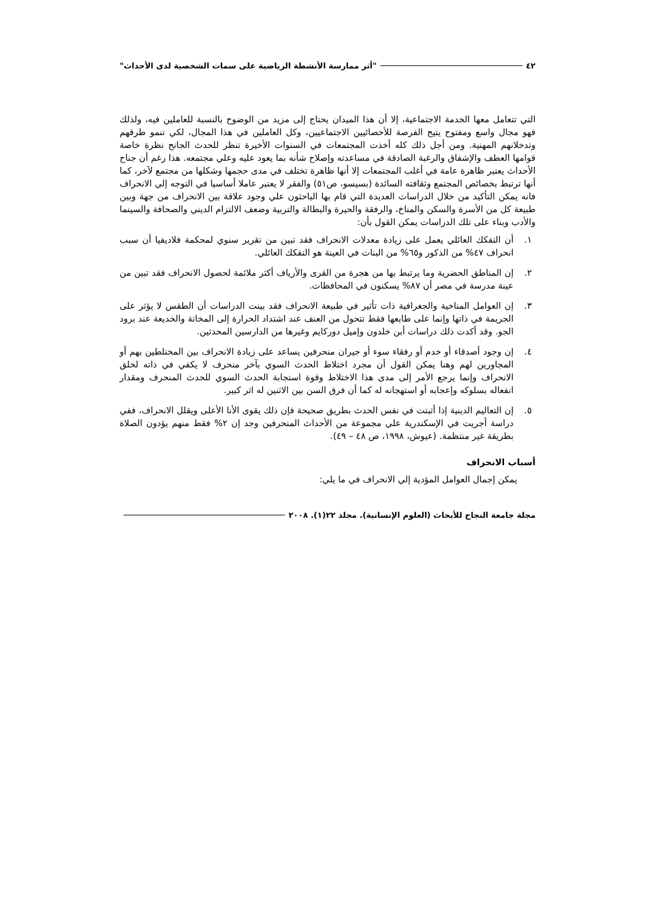٤٢ "أثر ممارسة الأنشطة الرياضية على سمات الشخصية لدى الأحداث"
التي تتعامل معها الخدمة الاجتماعية، إلا أن هذا الميدان يحتاج إلى مزيد من الوضوح بالنسبة للعاملين فيه، ولذلك فهو مجال واسع ومفتوح يتيح الفرصة للأخصائيين الاجتماعيين، وكل العاملين في هذا المجال، لكي تنمو طرقهم وتدخلانهم المهنية. ومن أجل ذلك كله أخذت المجتمعات في السنوات الأخيرة تنظر للحدث الجانح نظرة خاصة قوامها العطف والإشفاق والرغبة الصادقة في مساعدته وإصلاح شأنه بما يعود عليه وعلي مجتمعه. هذا رغم أن جناح الأحداث يعتبر ظاهرة عامة في أغلب المجتمعات إلا أنها ظاهرة تختلف في مدى حجمها وشكلها من مجتمع لآخر، كما أنها ترتبط بخصائص المجتمع وثقافته السائدة (بسيسو، ص٥١) والفقر لا يعتبر عاملا أساسيا في التوجه إلي الانحراف فانه يمكن التأكيد من خلال الدراسات العديدة التي قام بها الباحثون علي وجود علاقة بين الانحراف من جهة وبين طبيعة كل من الأسرة والسكن والمناخ، والرفقة والحيرة والبطالة والتربية وضعف الالتزام الديني والصحافة والسينما والأدب وبناء على تلك الدراسات يمكن القول بأن:
١. أن التفكك العائلي يعمل على زيادة معدلات الانحراف فقد تبين من تقرير سنوي لمحكمة فلاديفيا أن سبب انحراف ٤٧% من الذكور و٦٥% من البنات في العينة هو التفكك العائلي.
٢. إن المناطق الحضرية وما يرتبط بها من هجرة من القرى والأرياف أكثر ملائمة لحصول الانحراف فقد تبين من عينة مدرسة في مصر أن ٨٧% يسكنون في المحافظات.
٣. إن العوامل المناخية والجغرافية ذات تأثير في طبيعة الانحراف فقد بينت الدراسات أن الطقس لا يؤثر على الجريمة في ذاتها وإنما على طابعها فقط تتحول من العنف عند اشتداد الحرارة إلى المخاتة والخديعة عند برود الجو. وقد أكدت ذلك دراسات أبن خلدون وإميل دوركايم وغيرها من الدارسين المحدثين.
٤. إن وجود أصدقاء أو خدم أو رفقاء سوء أو جيران منحرفين يساعد على زيادة الانحراف بين المختلطين بهم أو المجاورين لهم وهنا يمكن القول أن مجرد اختلاط الحدث السوي بآخر منحرف لا يكفي في ذاته لخلق الانحراف وإنما يرجع الأمر إلى مدى هذا الاختلاط وقوة استجابة الحدث السوي للحدث المنحرف ومقدار انفعاله بسلوكه وإعجابه أو استهجانه له كما أن فرق السن بين الاثنين له اثر كبير.
٥. إن التعاليم الدينية إذا أثبتت في نفس الحدث بطريق صحيحة فإن ذلك يقوى الأنا الأعلى ويقلل الانحراف، ففي دراسة أجريت في الإسكندرية علي مجموعة من الأحداث المنحرفين وجد إن ٢% فقط منهم يؤدون الصلاة بطريقة غير منتظمة. (عيوش، ١٩٩٨، ص ٤٨ – ٤٩).
أسباب الانحراف
يمكن إجمال العوامل المؤدية إلي الانحراف في ما يلي:
مجلة جامعة النجاح للأبحاث (العلوم الإنسانية). مجلد ٢٢(١). ٢٠٠٨